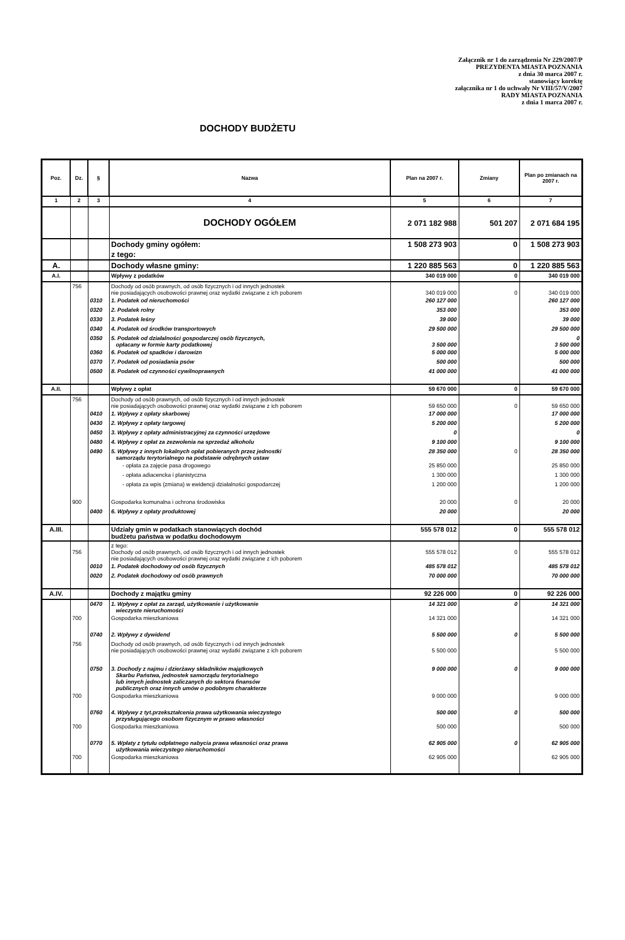Załącznik nr 1 do zarządzenia Nr 229/2007/P
PREZYDENTA MIASTA POZNANIA
z dnia 30 marca 2007 r.
stanowiący korektę
załącznika nr 1 do uchwały Nr VIII/57/V/2007
RADY MIASTA POZNANIA
z dnia 1 marca 2007 r.
DOCHODY BUDŻETU
| Poz. | Dz. | § | Nazwa | Plan na 2007 r. | Zmiany | Plan po zmianach na 2007 r. |
| --- | --- | --- | --- | --- | --- | --- |
| 1 | 2 | 3 | 4 | 5 | 6 | 7 |
| | | | DOCHODY OGÓŁEM | 2 071 182 988 | 501 207 | 2 071 684 195 |
| | | | Dochody gminy ogółem: | 1 508 273 903 | 0 | 1 508 273 903 |
| | | | z tego: | | | |
| A. | | | Dochody własne gminy: | 1 220 885 563 | 0 | 1 220 885 563 |
| A.I. | | | Wpływy z podatków | 340 019 000 | 0 | 340 019 000 |
| | 756 | | Dochody od osób prawnych, od osób fizycznych i od innych jednostek nie posiadających osobowości prawnej oraz wydatki związane z ich poborem | 340 019 000 | 0 | 340 019 000 |
| | | 0310 | 1. Podatek od nieruchomości | 260 127 000 | | 260 127 000 |
| | | 0320 | 2. Podatek rolny | 353 000 | | 353 000 |
| | | 0330 | 3. Podatek leśny | 39 000 | | 39 000 |
| | | 0340 | 4. Podatek od środków transportowych | 29 500 000 | | 29 500 000 |
| | | 0350 | 5. Podatek od działalności gospodarczej osób fizycznych, opłacany w formie karty podatkowej | 3 500 000 | | 0 3 500 000 |
| | | 0360 | 6. Podatek od spadków i darowizn | 5 000 000 | | 5 000 000 |
| | | 0370 | 7. Podatek od posiadania psów | 500 000 | | 500 000 |
| | | 0500 | 8. Podatek od czynności cywilnoprawnych | 41 000 000 | | 41 000 000 |
| A.II. | | | Wpływy z opłat | 59 670 000 | 0 | 59 670 000 |
| | 756 | | Dochody od osób prawnych, od osób fizycznych i od innych jednostek nie posiadających osobowości prawnej oraz wydatki związane z ich poborem | 59 650 000 | 0 | 59 650 000 |
| | | 0410 | 1. Wpływy z opłaty skarbowej | 17 000 000 | | 17 000 000 |
| | | 0430 | 2. Wpływy z opłaty targowej | 5 200 000 | | 5 200 000 |
| | | 0450 | 3. Wpływy z opłaty administracyjnej za czynności urzędowe | 0 | | 0 |
| | | 0480 | 4. Wpływy z opłat za zezwolenia na sprzedaż alkoholu | 9 100 000 | | 9 100 000 |
| | | 0490 | 5. Wpływy z innych lokalnych opłat pobieranych przez jednostki samorządu terytorialnego na podstawie odrębnych ustaw | 28 350 000 | 0 | 28 350 000 |
| | | | - opłata za zajęcie pasa drogowego | 25 850 000 | | 25 850 000 |
| | | | - opłata adiacencka i planistyczna | 1 300 000 | | 1 300 000 |
| | | | - opłata za wpis (zmiana) w ewidencji działalności gospodarczej | 1 200 000 | | 1 200 000 |
| | 900 | | Gospodarka komunalna i ochrona środowiska | 20 000 | 0 | 20 000 |
| | | 0400 | 6. Wpływy z opłaty produktowej | 20 000 | | 20 000 |
| A.III. | | | Udziały gmin w podatkach stanowiących dochód budżetu państwa w podatku dochodowym | 555 578 012 | 0 | 555 578 012 |
| | 756 | | z tego: Dochody od osób prawnych, od osób fizycznych i od innych jednostek nie posiadających osobowości prawnej oraz wydatki związane z ich poborem | 555 578 012 | 0 | 555 578 012 |
| | | 0010 | 1. Podatek dochodowy od osób fizycznych | 485 578 012 | | 485 578 012 |
| | | 0020 | 2. Podatek dochodowy od osób prawnych | 70 000 000 | | 70 000 000 |
| A.IV. | | | Dochody z majątku gminy | 92 226 000 | 0 | 92 226 000 |
| | | 0470 | 1. Wpływy z opłat za zarząd, użytkowanie i użytkowanie wieczyste nieruchomości | 14 321 000 | 0 | 14 321 000 |
| | 700 | | Gospodarka mieszkaniowa | 14 321 000 | | 14 321 000 |
| | | 0740 | 2. Wpływy z dywidend | 5 500 000 | 0 | 5 500 000 |
| | 756 | | Dochody od osób prawnych, od osób fizycznych i od innych jednostek nie posiadających osobowości prawnej oraz wydatki związane z ich poborem | 5 500 000 | | 5 500 000 |
| | | 0750 | 3. Dochody z najmu i dzierżawy składników majątkowych Skarbu Państwa, jednostek samorządu terytorialnego lub innych jednostek zaliczanych do sektora finansów publicznych oraz innych umów o podobnym charakterze | 9 000 000 | 0 | 9 000 000 |
| | 700 | | Gospodarka mieszkaniowa | 9 000 000 | | 9 000 000 |
| | | 0760 | 4. Wpływy z tyt.przekształcenia prawa użytkowania wieczystego przysługującego osobom fizycznym w prawo własności | 500 000 | 0 | 500 000 |
| | 700 | | Gospodarka mieszkaniowa | 500 000 | | 500 000 |
| | | 0770 | 5. Wpłaty z tytułu odpłatnego nabycia prawa własności oraz prawa użytkowania wieczystego nieruchomości | 62 905 000 | 0 | 62 905 000 |
| | 700 | | Gospodarka mieszkaniowa | 62 905 000 | | 62 905 000 |